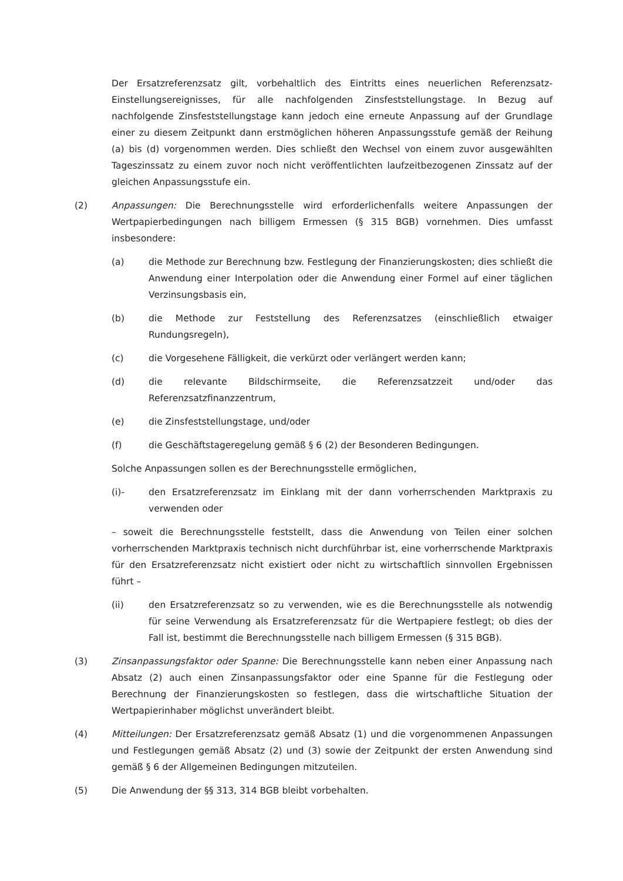Der Ersatzreferenzsatz gilt, vorbehaltlich des Eintritts eines neuerlichen Referenzsatz-Einstellungsereignisses, für alle nachfolgenden Zinsfeststellungstage. In Bezug auf nachfolgende Zinsfeststellungstage kann jedoch eine erneute Anpassung auf der Grundlage einer zu diesem Zeitpunkt dann erstmöglichen höheren Anpassungsstufe gemäß der Reihung (a) bis (d) vorgenommen werden. Dies schließt den Wechsel von einem zuvor ausgewählten Tageszinssatz zu einem zuvor noch nicht veröffentlichten laufzeitbezogenen Zinssatz auf der gleichen Anpassungsstufe ein.
(2) Anpassungen: Die Berechnungsstelle wird erforderlichenfalls weitere Anpassungen der Wertpapierbedingungen nach billigem Ermessen (§ 315 BGB) vornehmen. Dies umfasst insbesondere:
(a) die Methode zur Berechnung bzw. Festlegung der Finanzierungskosten; dies schließt die Anwendung einer Interpolation oder die Anwendung einer Formel auf einer täglichen Verzinsungsbasis ein,
(b) die Methode zur Feststellung des Referenzsatzes (einschließlich etwaiger Rundungsregeln),
(c) die Vorgesehene Fälligkeit, die verkürzt oder verlängert werden kann;
(d) die relevante Bildschirmseite, die Referenzsatzzeit und/oder das Referenzsatzfinanzzentrum,
(e) die Zinsfeststellungstage, und/oder
(f) die Geschäftstageregelung gemäß § 6 (2) der Besonderen Bedingungen.
Solche Anpassungen sollen es der Berechnungsstelle ermöglichen,
(i)- den Ersatzreferenzsatz im Einklang mit der dann vorherrschenden Marktpraxis zu verwenden oder
– soweit die Berechnungsstelle feststellt, dass die Anwendung von Teilen einer solchen vorherrschenden Marktpraxis technisch nicht durchführbar ist, eine vorherrschende Marktpraxis für den Ersatzreferenzsatz nicht existiert oder nicht zu wirtschaftlich sinnvollen Ergebnissen führt –
(ii) den Ersatzreferenzsatz so zu verwenden, wie es die Berechnungsstelle als notwendig für seine Verwendung als Ersatzreferenzsatz für die Wertpapiere festlegt; ob dies der Fall ist, bestimmt die Berechnungsstelle nach billigem Ermessen (§ 315 BGB).
(3) Zinsanpassungsfaktor oder Spanne: Die Berechnungsstelle kann neben einer Anpassung nach Absatz (2) auch einen Zinsanpassungsfaktor oder eine Spanne für die Festlegung oder Berechnung der Finanzierungskosten so festlegen, dass die wirtschaftliche Situation der Wertpapierinhaber möglichst unverändert bleibt.
(4) Mitteilungen: Der Ersatzreferenzsatz gemäß Absatz (1) und die vorgenommenen Anpassungen und Festlegungen gemäß Absatz (2) und (3) sowie der Zeitpunkt der ersten Anwendung sind gemäß § 6 der Allgemeinen Bedingungen mitzuteilen.
(5) Die Anwendung der §§ 313, 314 BGB bleibt vorbehalten.